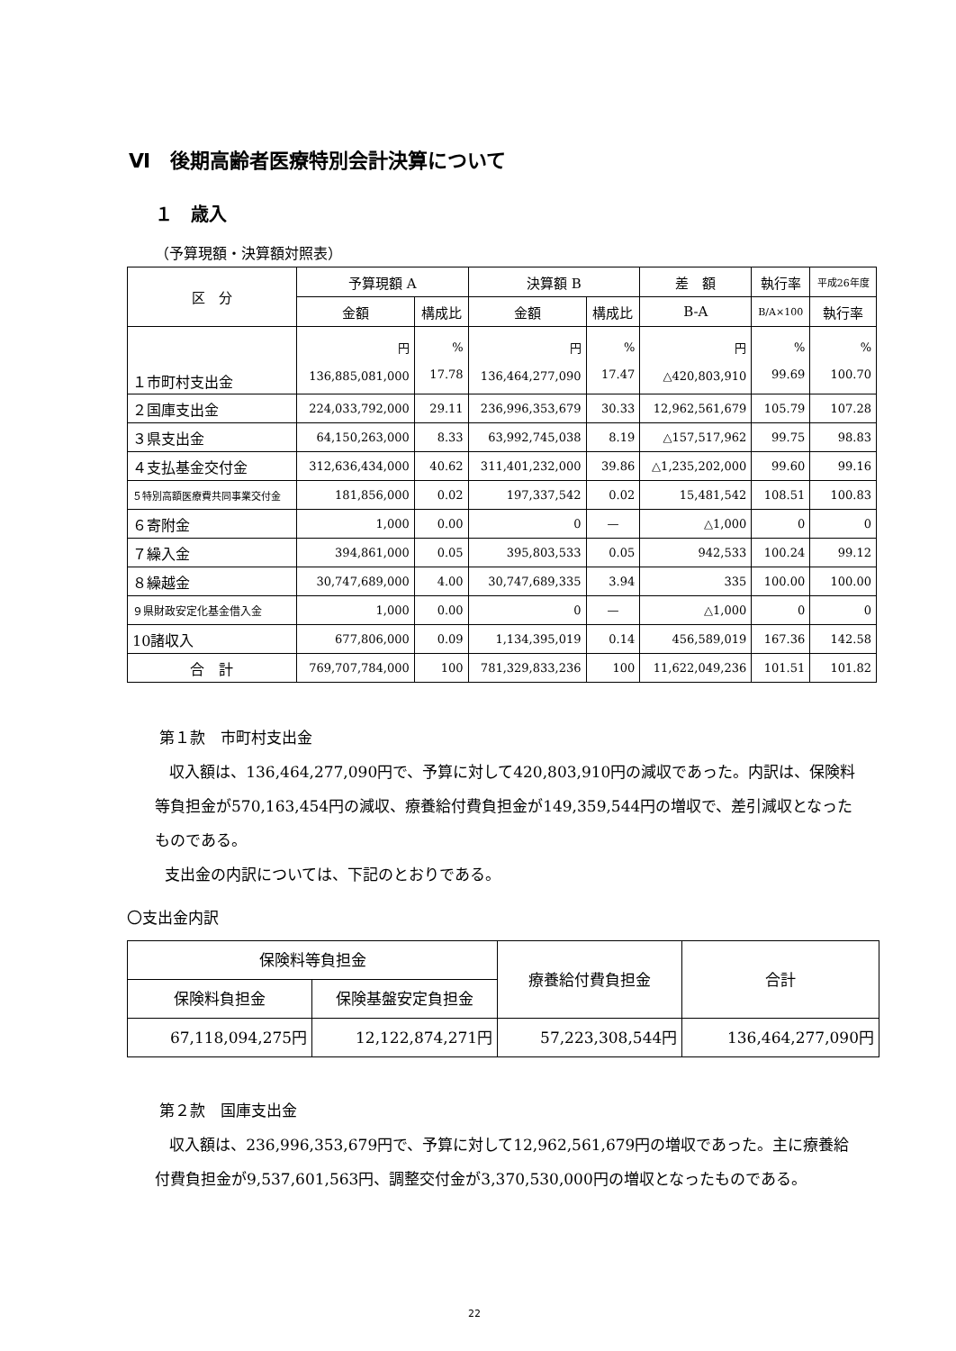Ⅵ　後期高齢者医療特別会計決算について
１　歳入
（予算現額・決算額対照表）
| 区 分 | 予算現額 A | | 決算額 B | | 差 額 | 執行率 | 平成26年度 |
| --- | --- | --- | --- | --- | --- | --- | --- |
| | 金額 | 構成比 | 金額 | 構成比 | B-A | B/A×100 | 執行率 |
| １市町村支出金 | 円 136,885,081,000 | % 17.78 | 円 136,464,277,090 | % 17.47 | 円 △420,803,910 | % 99.69 | % 100.70 |
| ２国庫支出金 | 224,033,792,000 | 29.11 | 236,996,353,679 | 30.33 | 12,962,561,679 | 105.79 | 107.28 |
| ３県支出金 | 64,150,263,000 | 8.33 | 63,992,745,038 | 8.19 | △157,517,962 | 99.75 | 98.83 |
| ４支払基金交付金 | 312,636,434,000 | 40.62 | 311,401,232,000 | 39.86 | △1,235,202,000 | 99.60 | 99.16 |
| ５特別高額医療費共同事業交付金 | 181,856,000 | 0.02 | 197,337,542 | 0.02 | 15,481,542 | 108.51 | 100.83 |
| ６寄附金 | 1,000 | 0.00 | 0 | — | △1,000 | 0 | 0 |
| ７繰入金 | 394,861,000 | 0.05 | 395,803,533 | 0.05 | 942,533 | 100.24 | 99.12 |
| ８繰越金 | 30,747,689,000 | 4.00 | 30,747,689,335 | 3.94 | 335 | 100.00 | 100.00 |
| ９県財政安定化基金借入金 | 1,000 | 0.00 | 0 | — | △1,000 | 0 | 0 |
| 10諸収入 | 677,806,000 | 0.09 | 1,134,395,019 | 0.14 | 456,589,019 | 167.36 | 142.58 |
| 合 計 | 769,707,784,000 | 100 | 781,329,833,236 | 100 | 11,622,049,236 | 101.51 | 101.82 |
第１款　市町村支出金
収入額は、136,464,277,090円で、予算に対して420,803,910円の減収であった。内訳は、保険料等負担金が570,163,454円の減収、療養給付費負担金が149,359,544円の増収で、差引減収となったものである。
支出金の内訳については、下記のとおりである。
〇支出金内訳
| 保険料等負担金 | | 療養給付費負担金 | 合計 |
| --- | --- | --- | --- |
| 保険料負担金 | 保険基盤安定負担金 | | |
| 67,118,094,275円 | 12,122,874,271円 | 57,223,308,544円 | 136,464,277,090円 |
第２款　国庫支出金
収入額は、236,996,353,679円で、予算に対して12,962,561,679円の増収であった。主に療養給付費負担金が9,537,601,563円、調整交付金が3,370,530,000円の増収となったものである。
22